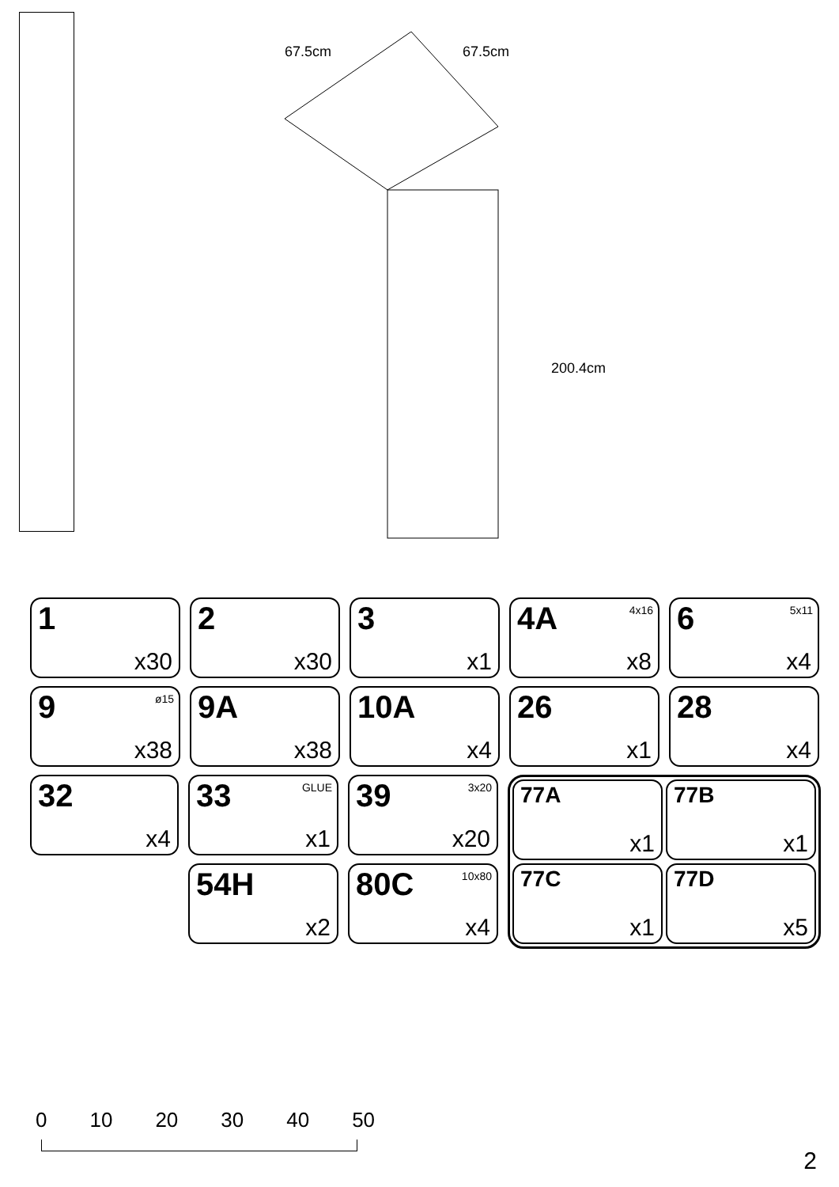67.5cm 67.5cm
200.4cm
1
x30
2
x30
3
x1
4A 4x16
x8
6 5x11
x4
9 ø15
x38
9A
x38
10A
x4
26
x1
28
x4
32
x4
33 GLUE
x1
54H
x2
39 3x20
x20
80C 10x80
x4
77A
x1
77B
x1
77C
x1
77D
x5
0 10 20 30 40 50
2